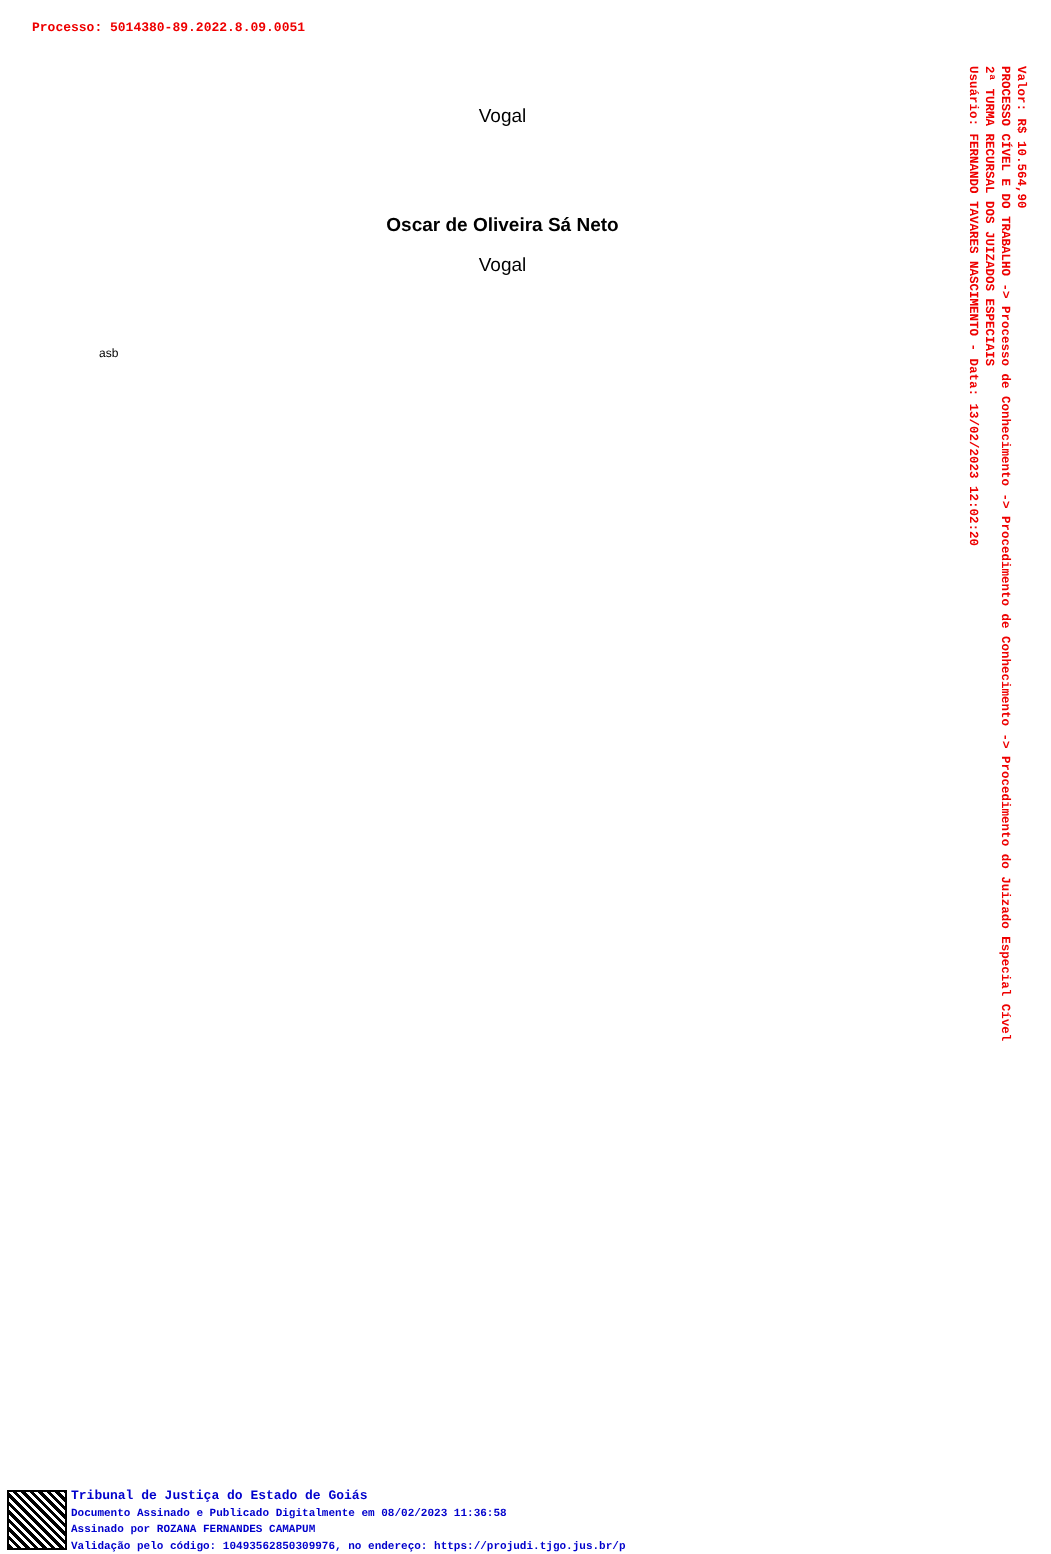Processo: 5014380-89.2022.8.09.0051
Vogal
Oscar de Oliveira Sá Neto
Vogal
asb
Valor: R$ 10.564,90
PROCESSO CÍVEL E DO TRABALHO -> Processo de Conhecimento -> Procedimento de Conhecimento -> Procedimento do Juizado Especial Cível
2ª TURMA RECURSAL DOS JUIZADOS ESPECIAIS
Usuário: FERNANDO TAVARES NASCIMENTO - Data: 13/02/2023 12:02:20
Tribunal de Justiça do Estado de Goiás
Documento Assinado e Publicado Digitalmente em 08/02/2023 11:36:58
Assinado por ROZANA FERNANDES CAMAPUM
Validação pelo código: 10493562850309976, no endereço: https://projudi.tjgo.jus.br/p